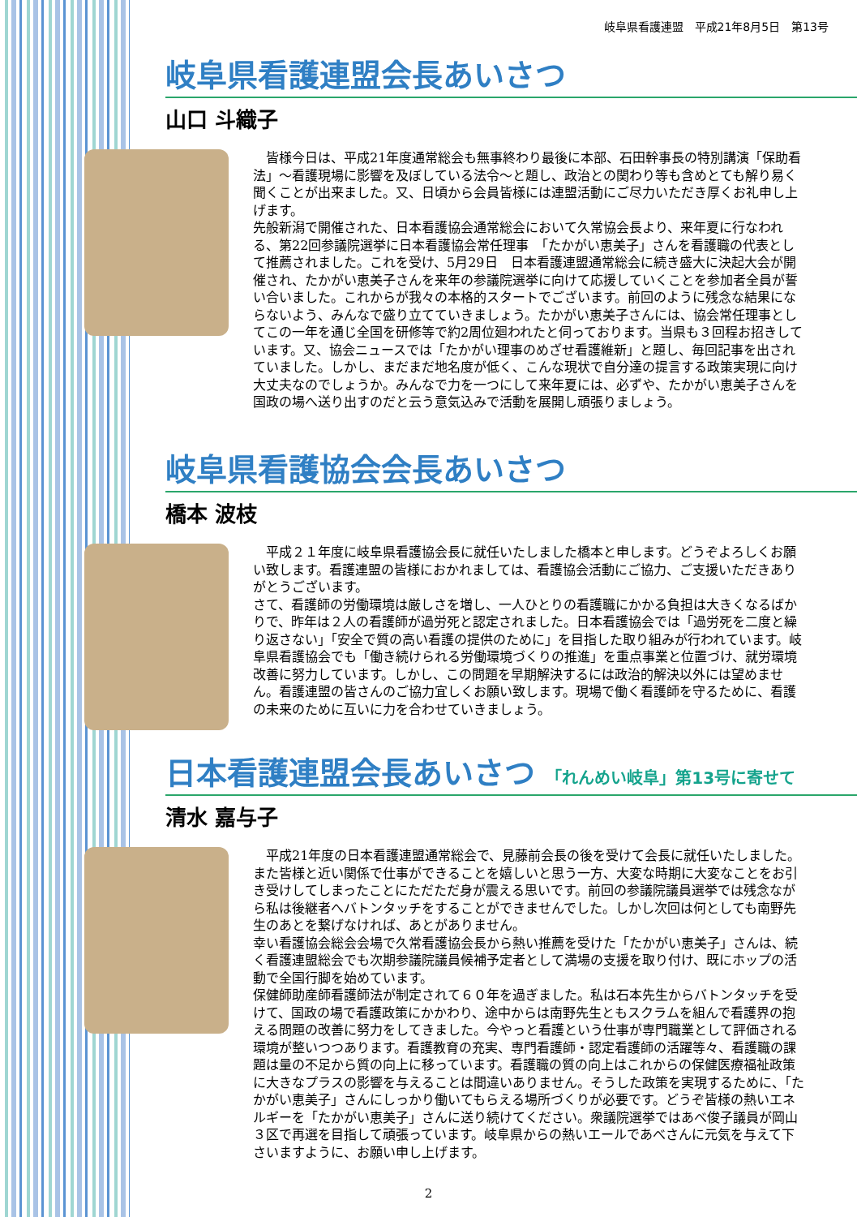岐阜県看護連盟　平成21年8月5日　第13号
岐阜県看護連盟会長あいさつ
山口 斗織子
　皆様今日は、平成21年度通常総会も無事終わり最後に本部、石田幹事長の特別講演「保助看法」～看護現場に影響を及ぼしている法令～と題し、政治との関わり等も含めとても解り易く聞くことが出来ました。又、日頃から会員皆様には連盟活動にご尽力いただき厚くお礼申し上げます。
先般新潟で開催された、日本看護協会通常総会において久常協会長より、来年夏に行なわれる、第22回参議院選挙に日本看護協会常任理事　「たかがい恵美子」さんを看護職の代表として推薦されました。これを受け、5月29日　日本看護連盟通常総会に続き盛大に決起大会が開催され、たかがい恵美子さんを来年の参議院選挙に向けて応援していくことを参加者全員が誓い合いました。これからが我々の本格的スタートでございます。前回のように残念な結果にならないよう、みんなで盛り立てていきましょう。たかがい恵美子さんには、協会常任理事としてこの一年を通じ全国を研修等で約2周位廻われたと伺っております。当県も３回程お招きしています。又、協会ニュースでは「たかがい理事のめざせ看護維新」と題し、毎回記事を出されていました。しかし、まだまだ地名度が低く、こんな現状で自分達の提言する政策実現に向け大丈夫なのでしょうか。みんなで力を一つにして来年夏には、必ずや、たかがい恵美子さんを国政の場へ送り出すのだと云う意気込みで活動を展開し頑張りましょう。
岐阜県看護協会会長あいさつ
橋本 波枝
　平成２１年度に岐阜県看護協会長に就任いたしました橋本と申します。どうぞよろしくお願い致します。看護連盟の皆様におかれましては、看護協会活動にご協力、ご支援いただきありがとうございます。
さて、看護師の労働環境は厳しさを増し、一人ひとりの看護職にかかる負担は大きくなるばかりで、昨年は２人の看護師が過労死と認定されました。日本看護協会では「過労死を二度と繰り返さない」「安全で質の高い看護の提供のために」を目指した取り組みが行われています。岐阜県看護協会でも「働き続けられる労働環境づくりの推進」を重点事業と位置づけ、就労環境改善に努力しています。しかし、この問題を早期解決するには政治的解決以外には望めません。看護連盟の皆さんのご協力宜しくお願い致します。現場で働く看護師を守るために、看護の未来のために互いに力を合わせていきましょう。
日本看護連盟会長あいさつ 「れんめい岐阜」第13号に寄せて
清水 嘉与子
　平成21年度の日本看護連盟通常総会で、見藤前会長の後を受けて会長に就任いたしました。また皆様と近い関係で仕事ができることを嬉しいと思う一方、大変な時期に大変なことをお引き受けしてしまったことにただただ身が震える思いです。前回の参議院議員選挙では残念ながら私は後継者へバトンタッチをすることができませんでした。しかし次回は何としても南野先生のあとを繋げなければ、あとがありません。
幸い看護協会総会会場で久常看護協会長から熱い推薦を受けた「たかがい恵美子」さんは、続く看護連盟総会でも次期参議院議員候補予定者として満場の支援を取り付け、既にホップの活動で全国行脚を始めています。
保健師助産師看護師法が制定されて６０年を過ぎました。私は石本先生からバトンタッチを受けて、国政の場で看護政策にかかわり、途中からは南野先生ともスクラムを組んで看護界の抱える問題の改善に努力をしてきました。今やっと看護という仕事が専門職業として評価される環境が整いつつあります。看護教育の充実、専門看護師・認定看護師の活躍等々、看護職の課題は量の不足から質の向上に移っています。看護職の質の向上はこれからの保健医療福祉政策に大きなプラスの影響を与えることは間違いありません。そうした政策を実現するために、「たかがい恵美子」さんにしっかり働いてもらえる場所づくりが必要です。どうぞ皆様の熱いエネルギーを「たかがい恵美子」さんに送り続けてください。衆議院選挙ではあべ俊子議員が岡山３区で再選を目指して頑張っています。岐阜県からの熱いエールであべさんに元気を与えて下さいますように、お願い申し上げます。
2